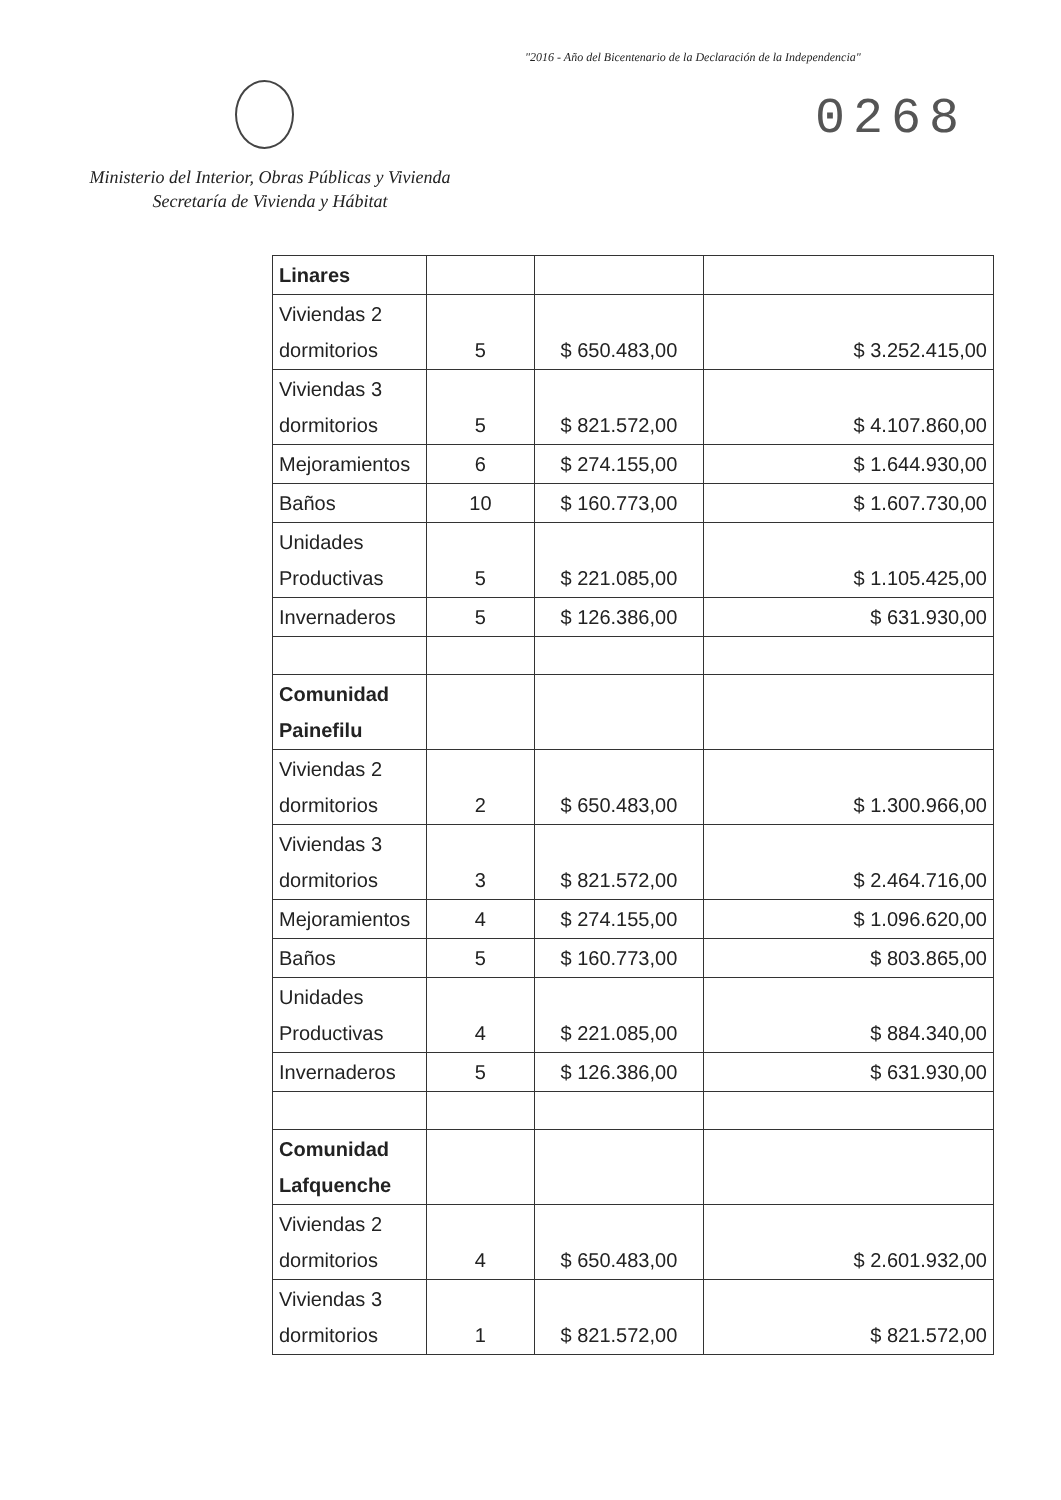"2016 - Año del Bicentenario de la Declaración de la Independencia"
0268
Ministerio del Interior, Obras Públicas y Vivienda
Secretaría de Vivienda y Hábitat
| Linares | | | |
| Viviendas 2 dormitorios | 5 | $ 650.483,00 | $ 3.252.415,00 |
| Viviendas 3 dormitorios | 5 | $ 821.572,00 | $ 4.107.860,00 |
| Mejoramientos | 6 | $ 274.155,00 | $ 1.644.930,00 |
| Baños | 10 | $ 160.773,00 | $ 1.607.730,00 |
| Unidades Productivas | 5 | $ 221.085,00 | $ 1.105.425,00 |
| Invernaderos | 5 | $ 126.386,00 | $ 631.930,00 |
| Comunidad Painefilu | | | |
| Viviendas 2 dormitorios | 2 | $ 650.483,00 | $ 1.300.966,00 |
| Viviendas 3 dormitorios | 3 | $ 821.572,00 | $ 2.464.716,00 |
| Mejoramientos | 4 | $ 274.155,00 | $ 1.096.620,00 |
| Baños | 5 | $ 160.773,00 | $ 803.865,00 |
| Unidades Productivas | 4 | $ 221.085,00 | $ 884.340,00 |
| Invernaderos | 5 | $ 126.386,00 | $ 631.930,00 |
| Comunidad Lafquenche | | | |
| Viviendas 2 dormitorios | 4 | $ 650.483,00 | $ 2.601.932,00 |
| Viviendas 3 dormitorios | 1 | $ 821.572,00 | $ 821.572,00 |